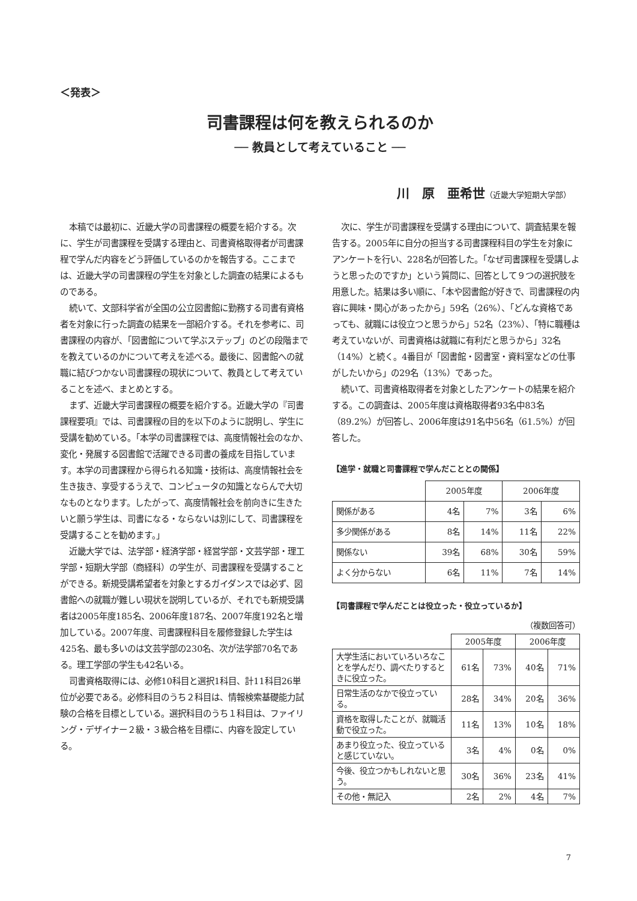＜発表＞
司書課程は何を教えられるのか
── 教員として考えていること ──
川　原　亜希世（近畿大学短期大学部）
本稿では最初に、近畿大学の司書課程の概要を紹介する。次に、学生が司書課程を受講する理由と、司書資格取得者が司書課程で学んだ内容をどう評価しているのかを報告する。ここまでは、近畿大学の司書課程の学生を対象とした調査の結果によるものである。
続いて、文部科学省が全国の公立図書館に勤務する司書有資格者を対象に行った調査の結果を一部紹介する。それを参考に、司書課程の内容が、「図書館について学ぶステップ」のどの段階までを教えているのかについて考えを述べる。最後に、図書館への就職に結びつかない司書課程の現状について、教員として考えていることを述べ、まとめとする。
まず、近畿大学司書課程の概要を紹介する。近畿大学の『司書課程要項』では、司書課程の目的を以下のように説明し、学生に受講を勧めている。「本学の司書課程では、高度情報社会のなか、変化・発展する図書館で活躍できる司書の養成を目指しています。本学の司書課程から得られる知識・技術は、高度情報社会を生き抜き、享受するうえで、コンピュータの知識とならんで大切なものとなります。したがって、高度情報社会を前向きに生きたいと願う学生は、司書になる・ならないは別にして、司書課程を受講することを勧めます。」
近畿大学では、法学部・経済学部・経営学部・文芸学部・理工学部・短期大学部（商経科）の学生が、司書課程を受講することができる。新規受講希望者を対象とするガイダンスでは必ず、図書館への就職が難しい現状を説明しているが、それでも新規受講者は2005年度185名、2006年度187名、2007年度192名と増加している。2007年度、司書課程科目を履修登録した学生は425名、最も多いのは文芸学部の230名、次が法学部70名である。理工学部の学生も42名いる。
司書資格取得には、必修10科目と選択1科目、計11科目26単位が必要である。必修科目のうち２科目は、情報検索基礎能力試験の合格を目標としている。選択科目のうち１科目は、ファイリング・デザイナー２級・３級合格を目標に、内容を設定している。
次に、学生が司書課程を受講する理由について、調査結果を報告する。2005年に自分の担当する司書課程科目の学生を対象にアンケートを行い、228名が回答した。「なぜ司書課程を受講しようと思ったのですか」という質問に、回答として９つの選択肢を用意した。結果は多い順に、「本や図書館が好きで、司書課程の内容に興味・関心があったから」59名（26%）、「どんな資格であっても、就職には役立つと思うから」52名（23%）、「特に職種は考えていないが、司書資格は就職に有利だと思うから」32名（14%）と続く。4番目が「図書館・図書室・資料室などの仕事がしたいから」の29名（13%）であった。
続いて、司書資格取得者を対象としたアンケートの結果を紹介する。この調査は、2005年度は資格取得者93名中83名（89.2%）が回答し、2006年度は91名中56名（61.5%）が回答した。
【進学・就職と司書課程で学んだこととの関係】
| | 2005年度 | | 2006年度 | |
| --- | --- | --- | --- | --- |
| 関係がある | 4名 | 7% | 3名 | 6% |
| 多少関係がある | 8名 | 14% | 11名 | 22% |
| 関係ない | 39名 | 68% | 30名 | 59% |
| よく分からない | 6名 | 11% | 7名 | 14% |
【司書課程で学んだことは役立った・役立っているか】
（複数回答可）
| | 2005年度 | | 2006年度 | |
| --- | --- | --- | --- | --- |
| 大学生活においていろいろなことを学んだり、調べたりするときに役立った。 | 61名 | 73% | 40名 | 71% |
| 日常生活のなかで役立っている。 | 28名 | 34% | 20名 | 36% |
| 資格を取得したことが、就職活動で役立った。 | 11名 | 13% | 10名 | 18% |
| あまり役立った、役立っていると感じていない。 | 3名 | 4% | 0名 | 0% |
| 今後、役立つかもしれないと思う。 | 30名 | 36% | 23名 | 41% |
| その他・無記入 | 2名 | 2% | 4名 | 7% |
7